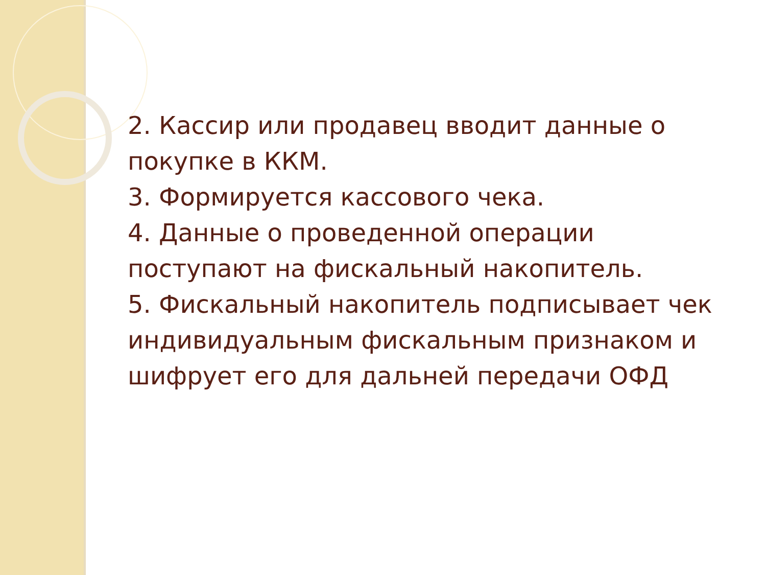2. Кассир или продавец вводит данные о покупке в ККМ.
3. Формируется кассового чека.
4. Данные о проведенной операции поступают на фискальный накопитель.
5. Фискальный накопитель подписывает чек индивидуальным фискальным признаком и шифрует его для дальней передачи ОФД